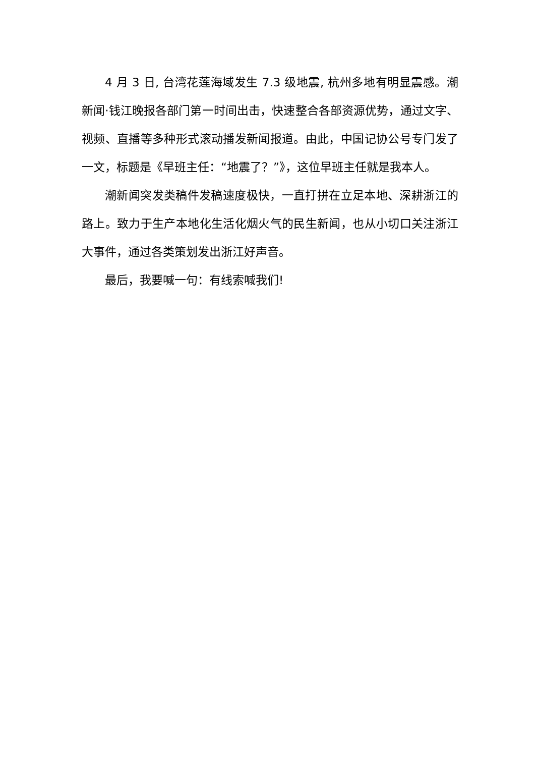4 月 3 日, 台湾花莲海域发生 7.3 级地震, 杭州多地有明显震感。潮新闻·钱江晚报各部门第一时间出击，快速整合各部资源优势，通过文字、视频、直播等多种形式滚动播发新闻报道。由此，中国记协公号专门发了一文，标题是《早班主任：“地震了？”》，这位早班主任就是我本人。
潮新闻突发类稿件发稿速度极快，一直打拼在立足本地、深耕浙江的路上。致力于生产本地化生活化烟火气的民生新闻，也从小切口关注浙江大事件，通过各类策划发出浙江好声音。
最后，我要喊一句：有线索喊我们!